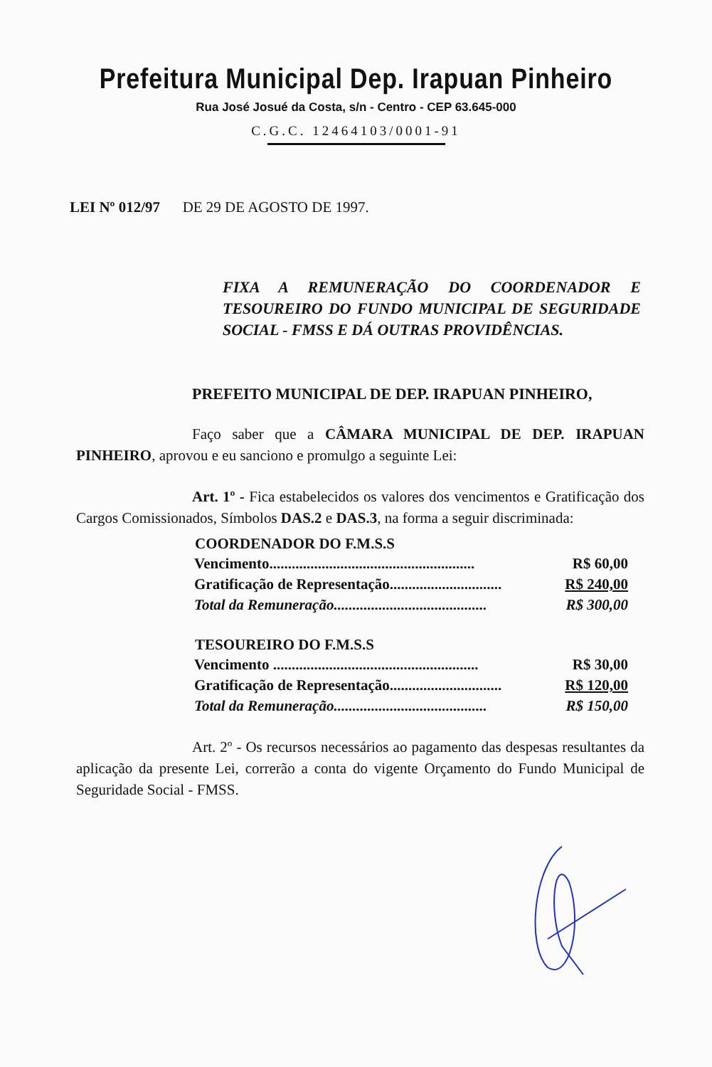Prefeitura Municipal Dep. Irapuan Pinheiro
Rua José Josué da Costa, s/n - Centro - CEP 63.645-000
C.G.C. 12464103/0001-91
LEI Nº 012/97 DE 29 DE AGOSTO DE 1997.
FIXA A REMUNERAÇÃO DO COORDENADOR E TESOUREIRO DO FUNDO MUNICIPAL DE SEGURIDADE SOCIAL - FMSS E DÁ OUTRAS PROVIDÊNCIAS.
PREFEITO MUNICIPAL DE DEP. IRAPUAN PINHEIRO,
Faço saber que a CÂMARA MUNICIPAL DE DEP. IRAPUAN PINHEIRO, aprovou e eu sanciono e promulgo a seguinte Lei:
Art. 1º - Fica estabelecidos os valores dos vencimentos e Gratificação dos Cargos Comissionados, Símbolos DAS.2 e DAS.3, na forma a seguir discriminada:
| COORDENADOR DO F.M.S.S | |
| --- | --- |
| Vencimento....................................................... | R$ 60,00 |
| Gratificação de Representação.............................. | R$ 240,00 |
| Total da Remuneração......................................... | R$ 300,00 |
| TESOUREIRO DO F.M.S.S | |
| Vencimento ....................................................... | R$ 30,00 |
| Gratificação de Representação.............................. | R$ 120,00 |
| Total da Remuneração......................................... | R$ 150,00 |
Art. 2º - Os recursos necessários ao pagamento das despesas resultantes da aplicação da presente Lei, correrão a conta do vigente Orçamento do Fundo Municipal de Seguridade Social - FMSS.